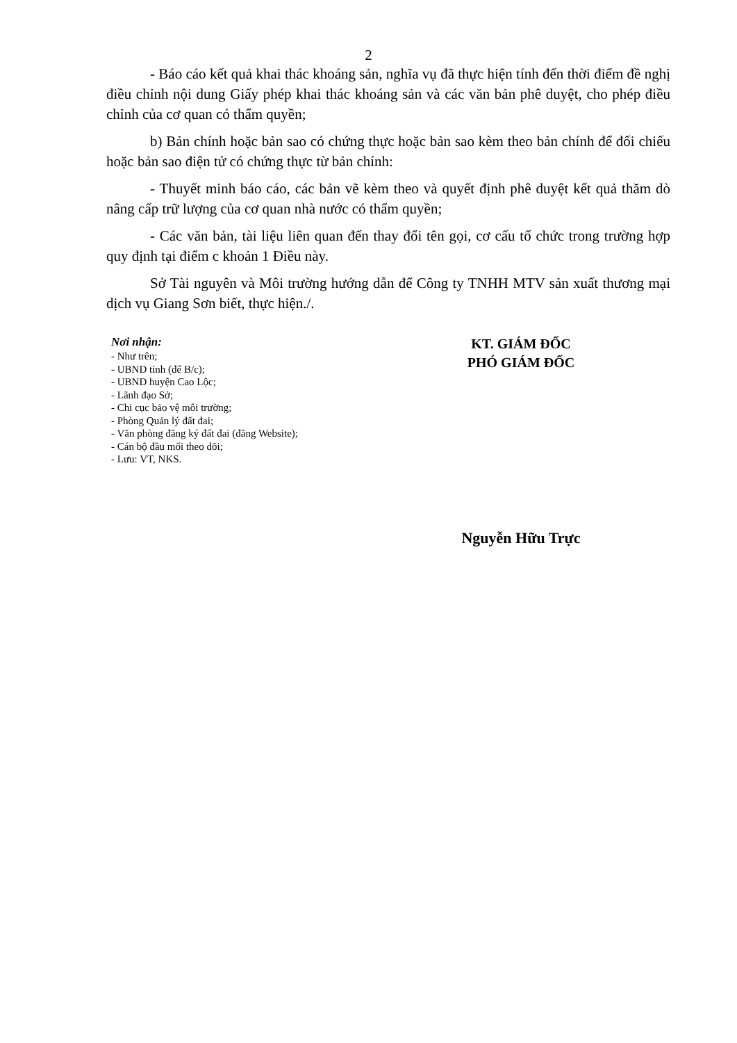2
- Báo cáo kết quả khai thác khoáng sản, nghĩa vụ đã thực hiện tính đến thời điểm đề nghị điều chỉnh nội dung Giấy phép khai thác khoáng sản và các văn bản phê duyệt, cho phép điều chỉnh của cơ quan có thẩm quyền;
b) Bản chính hoặc bản sao có chứng thực hoặc bản sao kèm theo bản chính để đối chiếu hoặc bản sao điện tử có chứng thực từ bản chính:
- Thuyết minh báo cáo, các bản vẽ kèm theo và quyết định phê duyệt kết quả thăm dò nâng cấp trữ lượng của cơ quan nhà nước có thẩm quyền;
- Các văn bản, tài liệu liên quan đến thay đổi tên gọi, cơ cấu tổ chức trong trường hợp quy định tại điểm c khoản 1 Điều này.
Sở Tài nguyên và Môi trường hướng dẫn để Công ty TNHH MTV sản xuất thương mại dịch vụ Giang Sơn biết, thực hiện./.
Nơi nhận:
- Như trên;
- UBND tỉnh (để B/c);
- UBND huyện Cao Lộc;
- Lãnh đạo Sở;
- Chi cục bảo vệ môi trường;
- Phòng Quản lý đất đai;
- Văn phòng đăng ký đất đai (đăng Website);
- Cán bộ đầu mối theo dõi;
- Lưu: VT, NKS.
KT. GIÁM ĐỐC
PHÓ GIÁM ĐỐC
Nguyễn Hữu Trực